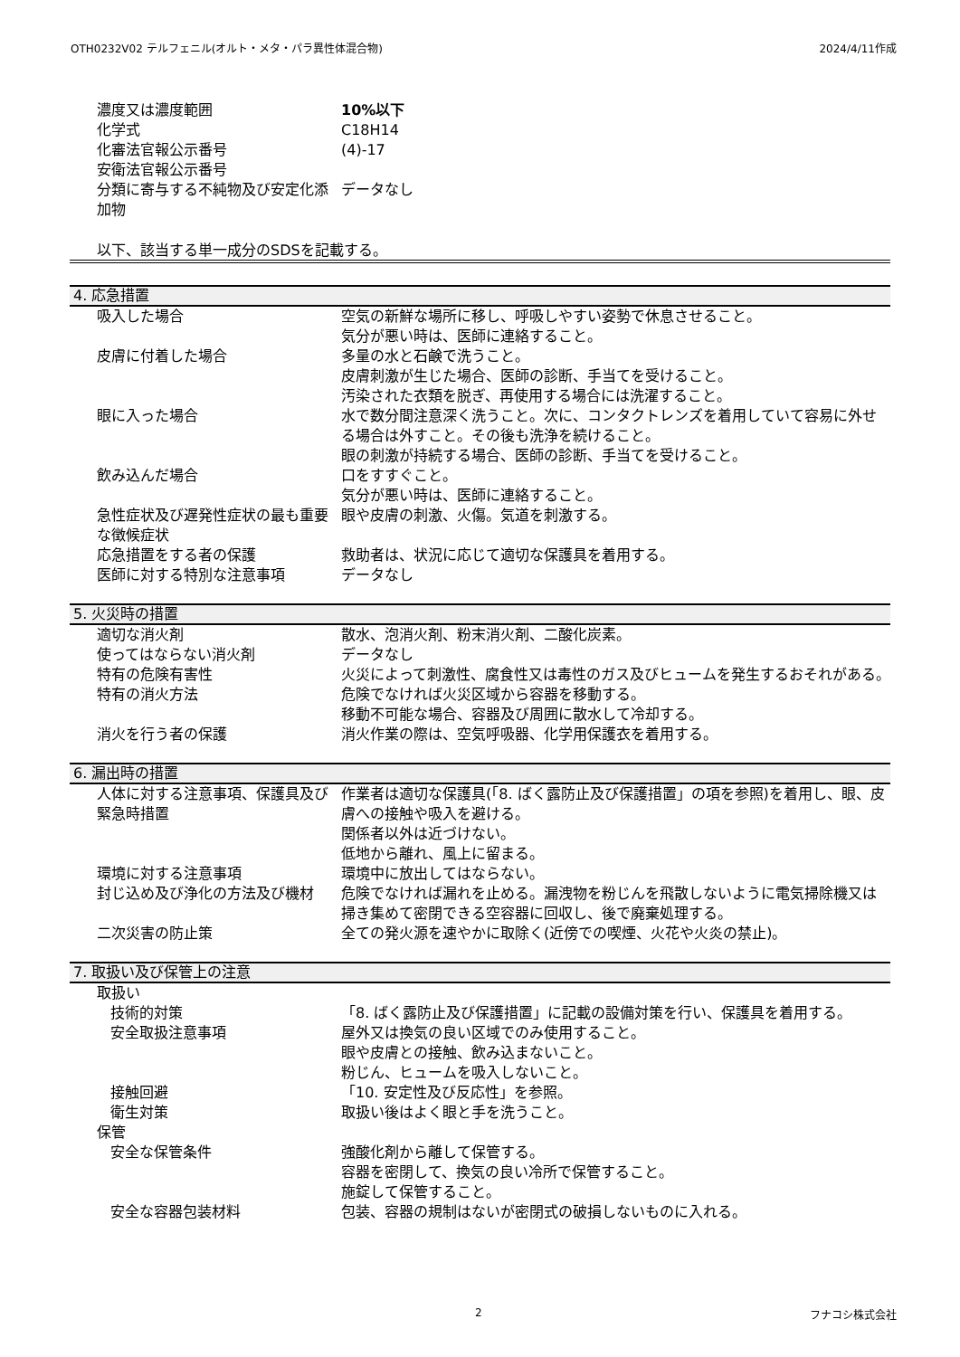OTH0232V02 テルフェニル(オルト・メタ・パラ異性体混合物) 2024/4/11作成
| 濃度又は濃度範囲 | 10%以下 |
| 化学式 | C18H14 |
| 化審法官報公示番号 | (4)-17 |
| 安衛法官報公示番号 | |
| 分類に寄与する不純物及び安定化添加物 | データなし |
以下、該当する単一成分のSDSを記載する。
4. 応急措置
| 吸入した場合 | 空気の新鮮な場所に移し、呼吸しやすい姿勢で休息させること。 気分が悪い時は、医師に連絡すること。 |
| 皮膚に付着した場合 | 多量の水と石鹸で洗うこと。 皮膚刺激が生じた場合、医師の診断、手当てを受けること。 汚染された衣類を脱ぎ、再使用する場合には洗濯すること。 |
| 眼に入った場合 | 水で数分間注意深く洗うこと。次に、コンタクトレンズを着用していて容易に外せる場合は外すこと。その後も洗浄を続けること。 眼の刺激が持続する場合、医師の診断、手当てを受けること。 |
| 飲み込んだ場合 | 口をすすぐこと。 気分が悪い時は、医師に連絡すること。 |
| 急性症状及び遅発性症状の最も重要な徴候症状 | 眼や皮膚の刺激、火傷。気道を刺激する。 |
| 応急措置をする者の保護 | 救助者は、状況に応じて適切な保護具を着用する。 |
| 医師に対する特別な注意事項 | データなし |
5. 火災時の措置
| 適切な消火剤 | 散水、泡消火剤、粉末消火剤、二酸化炭素。 |
| 使ってはならない消火剤 | データなし |
| 特有の危険有害性 | 火災によって刺激性、腐食性又は毒性のガス及びヒュームを発生するおそれがある。 |
| 特有の消火方法 | 危険でなければ火災区域から容器を移動する。 移動不可能な場合、容器及び周囲に散水して冷却する。 |
| 消火を行う者の保護 | 消火作業の際は、空気呼吸器、化学用保護衣を着用する。 |
6. 漏出時の措置
| 人体に対する注意事項、保護具及び緊急時措置 | 作業者は適切な保護具(「8. ばく露防止及び保護措置」の項を参照)を着用し、眼、皮膚への接触や吸入を避ける。 関係者以外は近づけない。 低地から離れ、風上に留まる。 |
| 環境に対する注意事項 | 環境中に放出してはならない。 |
| 封じ込め及び浄化の方法及び機材 | 危険でなければ漏れを止める。漏洩物を粉じんを飛散しないように電気掃除機又は掃き集めて密閉できる空容器に回収し、後で廃棄処理する。 |
| 二次災害の防止策 | 全ての発火源を速やかに取除く(近傍での喫煙、火花や火炎の禁止)。 |
7. 取扱い及び保管上の注意
| 取扱い | |
| 技術的対策 | 「8. ばく露防止及び保護措置」に記載の設備対策を行い、保護具を着用する。 |
| 安全取扱注意事項 | 屋外又は換気の良い区域でのみ使用すること。 眼や皮膚との接触、飲み込まないこと。 粉じん、ヒュームを吸入しないこと。 |
| 接触回避 | 「10. 安定性及び反応性」を参照。 |
| 衛生対策 | 取扱い後はよく眼と手を洗うこと。 |
| 保管 | |
| 安全な保管条件 | 強酸化剤から離して保管する。 容器を密閉して、換気の良い冷所で保管すること。 施錠して保管すること。 |
| 安全な容器包装材料 | 包装、容器の規制はないが密閉式の破損しないものに入れる。 |
2 フナコシ株式会社